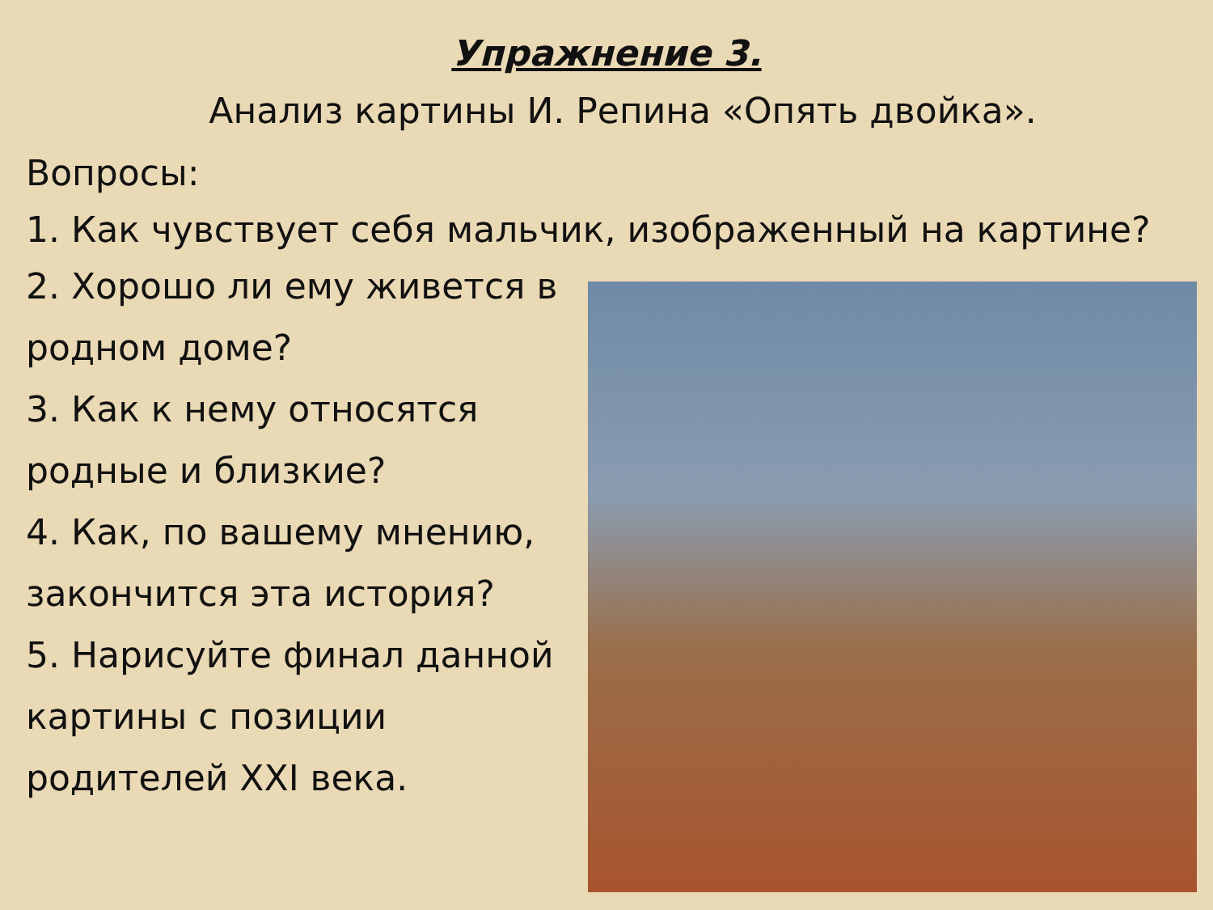Упражнение 3.
Анализ картины И. Репина «Опять двойка».
Вопросы:
1. Как чувствует себя мальчик, изображенный на картине?
2. Хорошо ли ему живется в
родном доме?
3. Как к нему относятся
родные и близкие?
4. Как, по вашему мнению,
закончится эта история?
5. Нарисуйте финал данной
картины с позиции
родителей XXI века.